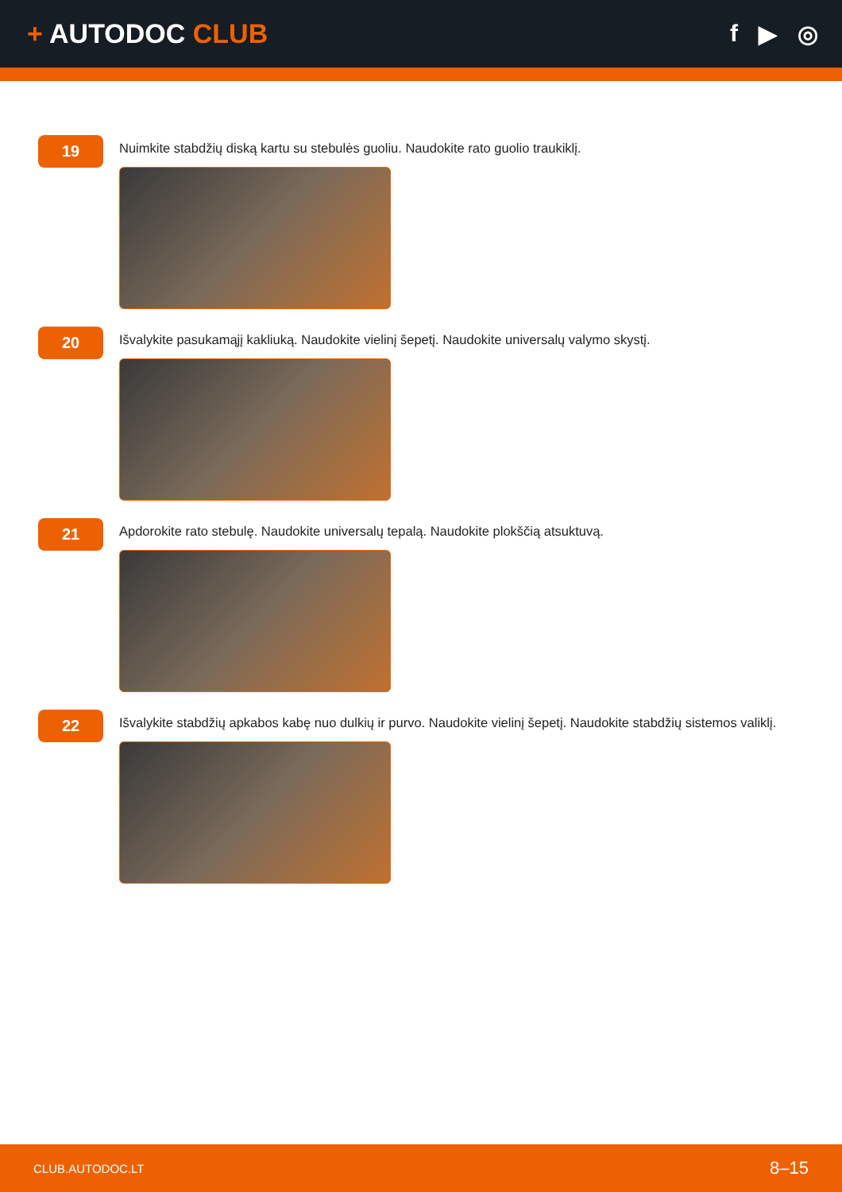+ AUTODOC CLUB f ▶ ◎
19
Nuimkite stabdžių diską kartu su stebulės guoliu. Naudokite rato guolio traukiklį.
20
Išvalykite pasukamąjį kakliuką. Naudokite vielinį šepetį. Naudokite universalų valymo skystį.
21
Apdorokite rato stebulę. Naudokite universalų tepalą. Naudokite plokščią atsuktuvą.
22
Išvalykite stabdžių apkabos kabę nuo dulkių ir purvo. Naudokite vielinį šepetį. Naudokite stabdžių sistemos valiklį.
CLUB.AUTODOC.LT 8–15